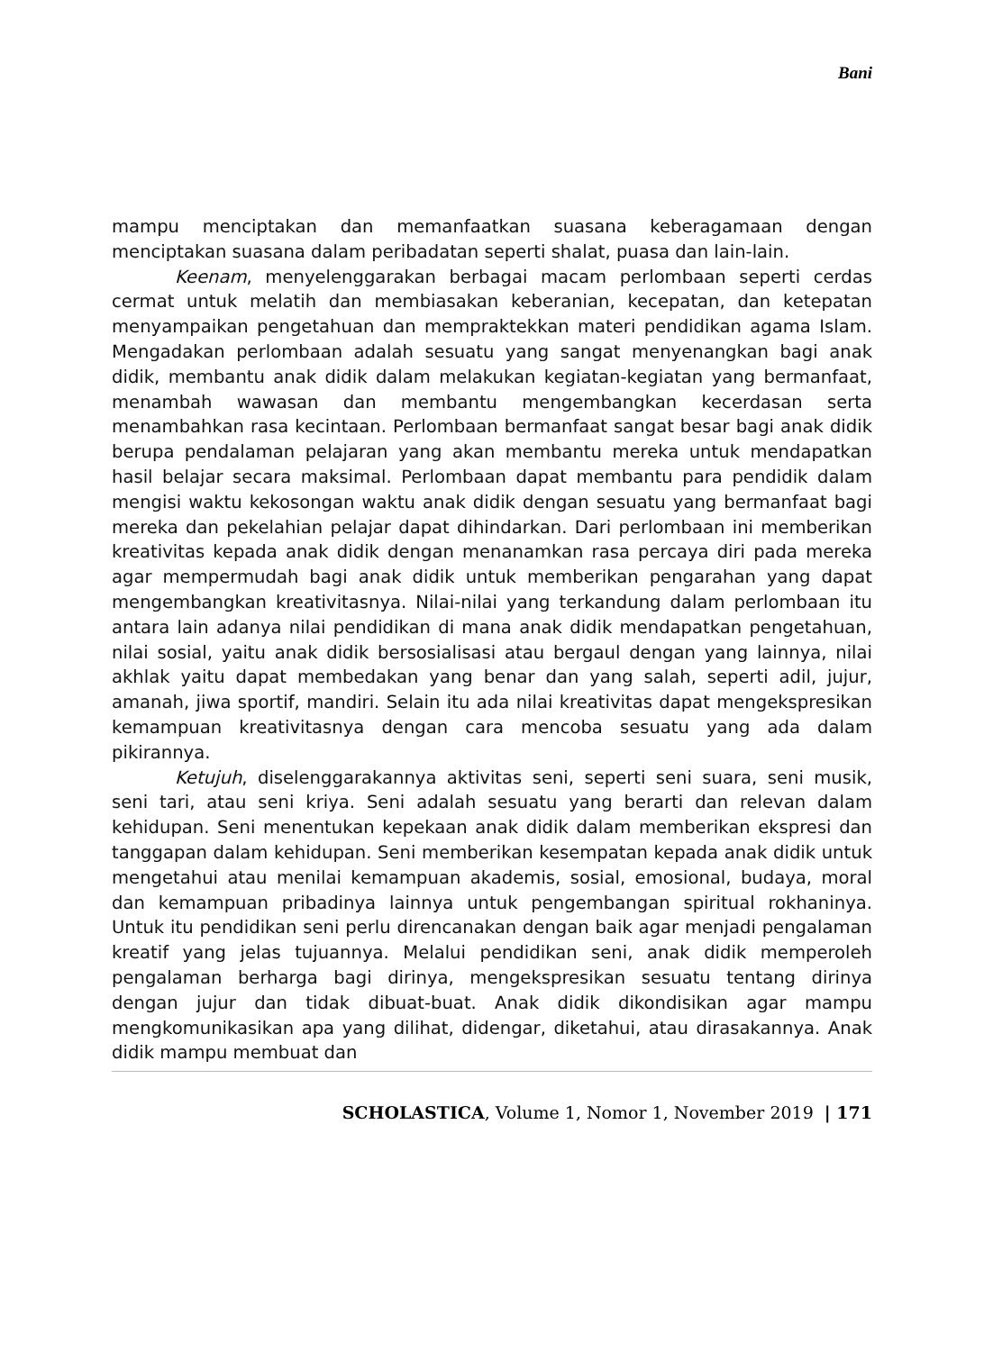Bani
mampu menciptakan dan memanfaatkan suasana keberagamaan dengan menciptakan suasana dalam peribadatan seperti shalat, puasa dan lain-lain.
Keenam, menyelenggarakan berbagai macam perlombaan seperti cerdas cermat untuk melatih dan membiasakan keberanian, kecepatan, dan ketepatan menyampaikan pengetahuan dan mempraktekkan materi pendidikan agama Islam. Mengadakan perlombaan adalah sesuatu yang sangat menyenangkan bagi anak didik, membantu anak didik dalam melakukan kegiatan-kegiatan yang bermanfaat, menambah wawasan dan membantu mengembangkan kecerdasan serta menambahkan rasa kecintaan. Perlombaan bermanfaat sangat besar bagi anak didik berupa pendalaman pelajaran yang akan membantu mereka untuk mendapatkan hasil belajar secara maksimal. Perlombaan dapat membantu para pendidik dalam mengisi waktu kekosongan waktu anak didik dengan sesuatu yang bermanfaat bagi mereka dan pekelahian pelajar dapat dihindarkan. Dari perlombaan ini memberikan kreativitas kepada anak didik dengan menanamkan rasa percaya diri pada mereka agar mempermudah bagi anak didik untuk memberikan pengarahan yang dapat mengembangkan kreativitasnya. Nilai-nilai yang terkandung dalam perlombaan itu antara lain adanya nilai pendidikan di mana anak didik mendapatkan pengetahuan, nilai sosial, yaitu anak didik bersosialisasi atau bergaul dengan yang lainnya, nilai akhlak yaitu dapat membedakan yang benar dan yang salah, seperti adil, jujur, amanah, jiwa sportif, mandiri. Selain itu ada nilai kreativitas dapat mengekspresikan kemampuan kreativitasnya dengan cara mencoba sesuatu yang ada dalam pikirannya.
Ketujuh, diselenggarakannya aktivitas seni, seperti seni suara, seni musik, seni tari, atau seni kriya. Seni adalah sesuatu yang berarti dan relevan dalam kehidupan. Seni menentukan kepekaan anak didik dalam memberikan ekspresi dan tanggapan dalam kehidupan. Seni memberikan kesempatan kepada anak didik untuk mengetahui atau menilai kemampuan akademis, sosial, emosional, budaya, moral dan kemampuan pribadinya lainnya untuk pengembangan spiritual rokhaninya. Untuk itu pendidikan seni perlu direncanakan dengan baik agar menjadi pengalaman kreatif yang jelas tujuannya. Melalui pendidikan seni, anak didik memperoleh pengalaman berharga bagi dirinya, mengekspresikan sesuatu tentang dirinya dengan jujur dan tidak dibuat-buat. Anak didik dikondisikan agar mampu mengkomunikasikan apa yang dilihat, didengar, diketahui, atau dirasakannya. Anak didik mampu membuat dan
SCHOLASTICA, Volume 1, Nomor 1, November 2019 | 171